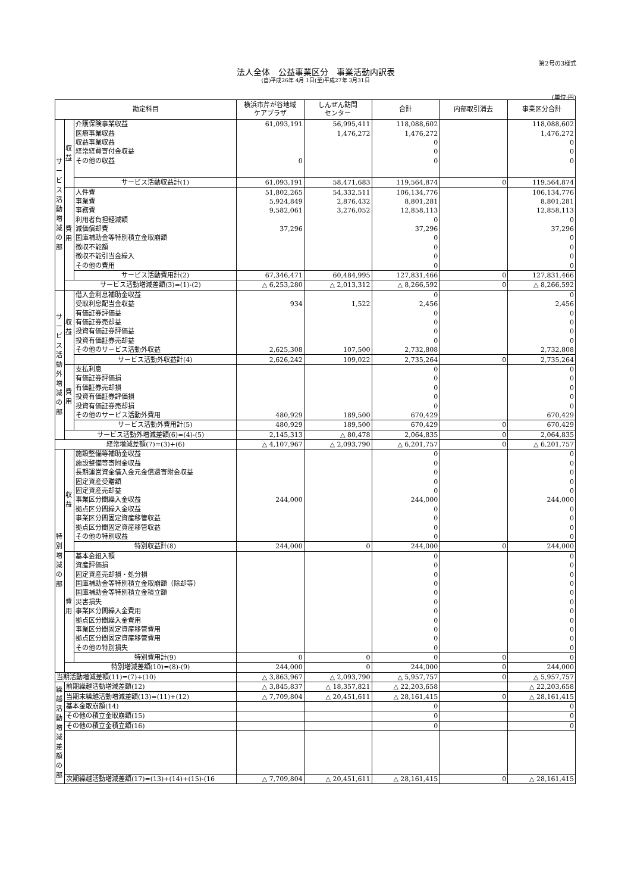第2号の3様式
法人全体　公益事業区分　事業活動内訳表
(自)平成26年 4月 1日(至)平成27年 3月31日
(単位:円)
| 勘定科目 | | | 横浜市芹が谷地域 ケアプラザ | しんぜん訪問 センター | 合計 | 内部取引消去 | 事業区分合計 |
| --- | --- | --- | --- | --- | --- | --- | --- |
| サービス活動増減の部 | 収益 | 介護保険事業収益 | 61,093,191 | 56,995,411 | 118,088,602 | | 118,088,602 |
| | | 医療事業収益 | | 1,476,272 | 1,476,272 | | 1,476,272 |
| | | 収益事業収益 | | | 0 | | 0 |
| | | 経常経費寄付金収益 | | | 0 | | 0 |
| | | その他の収益 | 0 | | 0 | | 0 |
| | | サービス活動収益計(1) | 61,093,191 | 58,471,683 | 119,564,874 | 0 | 119,564,874 |
| | 費用 | 人件費 | 51,802,265 | 54,332,511 | 106,134,776 | | 106,134,776 |
| | | 事業費 | 5,924,849 | 2,876,432 | 8,801,281 | | 8,801,281 |
| | | 事務費 | 9,582,061 | 3,276,052 | 12,858,113 | | 12,858,113 |
| | | 利用者負担軽減額 | | | 0 | | 0 |
| | | 減価償却費 | 37,296 | | 37,296 | | 37,296 |
| | | 国庫補助金等特別積立金取崩額 | | | 0 | | 0 |
| | | 徴収不能額 | | | 0 | | 0 |
| | | 徴収不能引当金繰入 | | | 0 | | 0 |
| | | その他の費用 | | | 0 | | 0 |
| | | サービス活動費用計(2) | 67,346,471 | 60,484,995 | 127,831,466 | 0 | 127,831,466 |
| | サービス活動増減差額(3)=(1)-(2) | | △ 6,253,280 | △ 2,013,312 | △ 8,266,592 | 0 | △ 8,266,592 |
| サービス活動外増減の部 | 収益 | 借入金利息補助金収益 | | | 0 | | 0 |
| | | 受取利息配当金収益 | 934 | 1,522 | 2,456 | | 2,456 |
| | | 有価証券評価益 | | | 0 | | 0 |
| | | 有価証券売却益 | | | 0 | | 0 |
| | | 投資有価証券評価益 | | | 0 | | 0 |
| | | 投資有価証券売却益 | | | 0 | | 0 |
| | | その他のサービス活動外収益 | 2,625,308 | 107,500 | 2,732,808 | | 2,732,808 |
| | | サービス活動外収益計(4) | 2,626,242 | 109,022 | 2,735,264 | 0 | 2,735,264 |
| | 費用 | 支払利息 | | | 0 | | 0 |
| | | 有価証券評価損 | | | 0 | | 0 |
| | | 有価証券売却損 | | | 0 | | 0 |
| | | 投資有価証券評価損 | | | 0 | | 0 |
| | | 投資有価証券売却損 | | | 0 | | 0 |
| | | その他のサービス活動外費用 | 480,929 | 189,500 | 670,429 | | 670,429 |
| | | サービス活動外費用計(5) | 480,929 | 189,500 | 670,429 | 0 | 670,429 |
| | サービス活動外増減差額(6)=(4)-(5) | | 2,145,313 | △ 80,478 | 2,064,835 | 0 | 2,064,835 |
| 経常増減差額(7)=(3)+(6) | | | △ 4,107,967 | △ 2,093,790 | △ 6,201,757 | 0 | △ 6,201,757 |
| 特別増減の部 | 収益 | 施設整備等補助金収益 | | | 0 | | 0 |
| | | 施設整備等寄附金収益 | | | 0 | | 0 |
| | | 長期運営資金借入金元金償還寄附金収益 | | | 0 | | 0 |
| | | 固定資産受贈額 | | | 0 | | 0 |
| | | 固定資産売却益 | | | 0 | | 0 |
| | | 事業区分間繰入金収益 | 244,000 | | 244,000 | | 244,000 |
| | | 拠点区分間繰入金収益 | | | 0 | | 0 |
| | | 事業区分間固定資産移管収益 | | | 0 | | 0 |
| | | 拠点区分間固定資産移管収益 | | | 0 | | 0 |
| | | その他の特別収益 | | | 0 | | 0 |
| | | 特別収益計(8) | 244,000 | 0 | 244,000 | 0 | 244,000 |
| | 費用 | 基本金組入額 | | | 0 | | 0 |
| | | 資産評価損 | | | 0 | | 0 |
| | | 固定資産売却損・処分損 | | | 0 | | 0 |
| | | 国庫補助金等特別積立金取崩額（除却等） | | | 0 | | 0 |
| | | 国庫補助金等特別積立金積立額 | | | 0 | | 0 |
| | | 災害損失 | | | 0 | | 0 |
| | | 事業区分間繰入金費用 | | | 0 | | 0 |
| | | 拠点区分間繰入金費用 | | | 0 | | 0 |
| | | 事業区分間固定資産移管費用 | | | 0 | | 0 |
| | | 拠点区分間固定資産移管費用 | | | 0 | | 0 |
| | | その他の特別損失 | | | 0 | | 0 |
| | | 特別費用計(9) | 0 | 0 | 0 | 0 | 0 |
| | 特別増減差額(10)=(8)-(9) | | 244,000 | 0 | 244,000 | 0 | 244,000 |
| 当期活動増減差額(11)=(7)+(10) | | | △ 3,863,967 | △ 2,093,790 | △ 5,957,757 | 0 | △ 5,957,757 |
| 繰越活動増減差額の部 | 前期繰越活動増減差額(12) | | △ 3,845,837 | △ 18,357,821 | △ 22,203,658 | | △ 22,203,658 |
| | 当期末繰越活動増減差額(13)=(11)+(12) | | △ 7,709,804 | △ 20,451,611 | △ 28,161,415 | 0 | △ 28,161,415 |
| | 基本金取崩額(14) | | | | 0 | | 0 |
| | その他の積立金取崩額(15) | | | | 0 | | 0 |
| | その他の積立金積立額(16) | | | | 0 | | 0 |
| | 次期繰越活動増減差額(17)=(13)+(14)+(15)-(16 | | △ 7,709,804 | △ 20,451,611 | △ 28,161,415 | 0 | △ 28,161,415 |